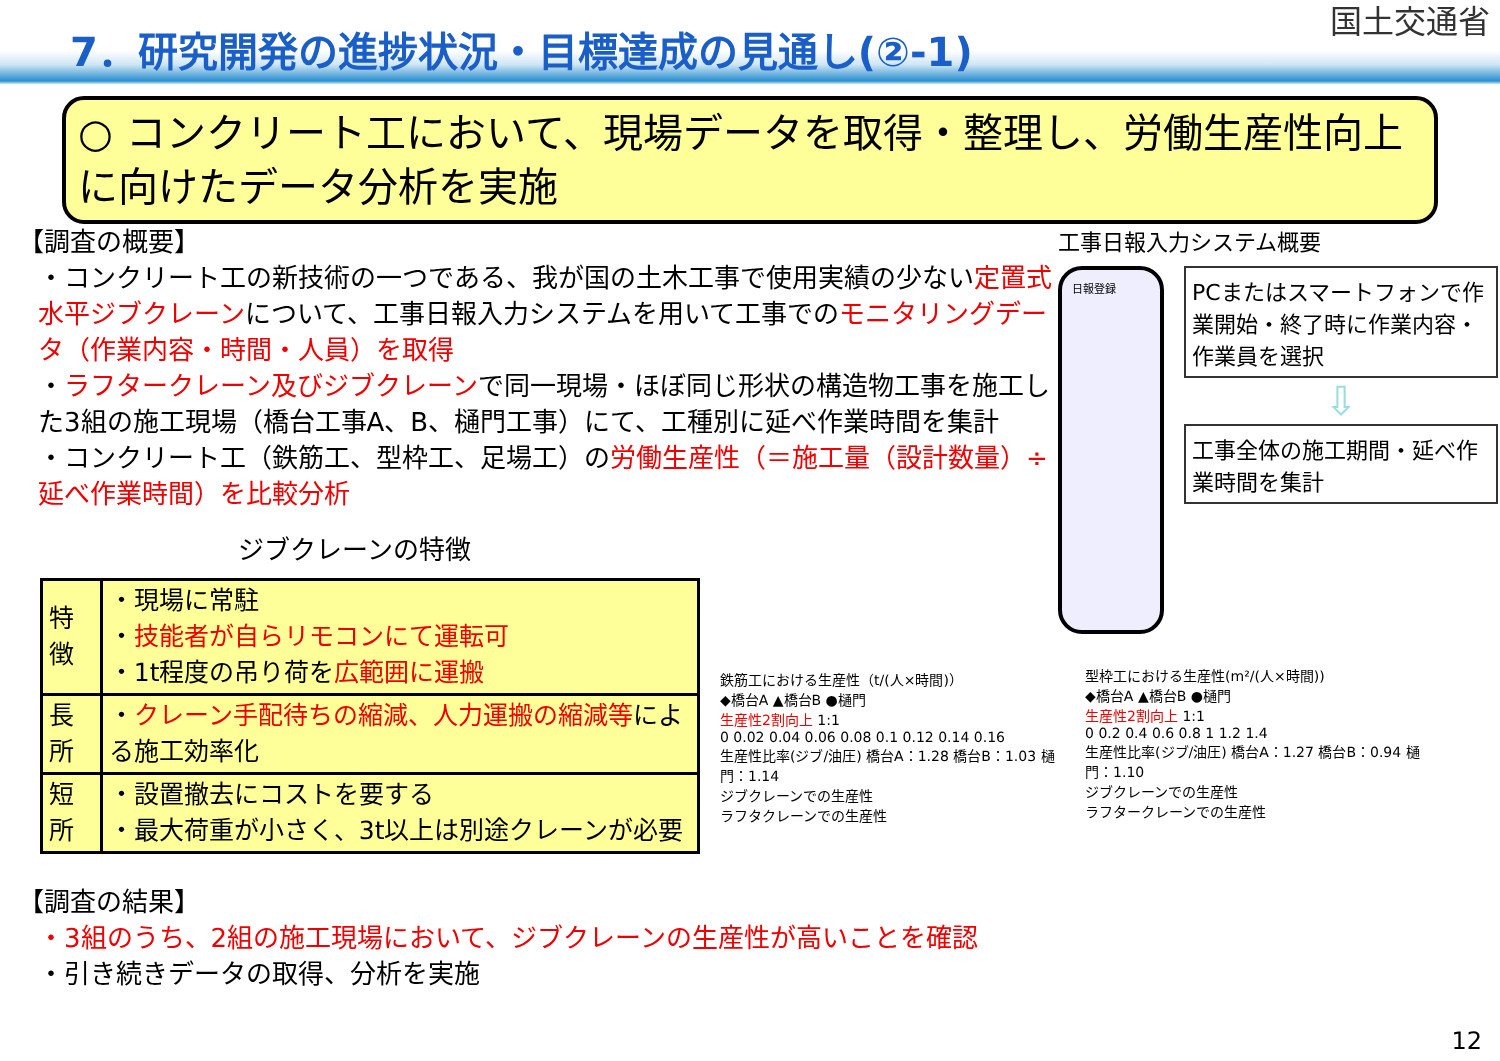7．研究開発の進捗状況・目標達成の見通し(②-1)
国土交通省
○ コンクリート工において、現場データを取得・整理し、労働生産性向上に向けたデータ分析を実施
【調査の概要】
・コンクリート工の新技術の一つである、我が国の土木工事で使用実績の少ない定置式水平ジブクレーンについて、工事日報入力システムを用いて工事でのモニタリングデータ（作業内容・時間・人員）を取得
・ラフタークレーン及びジブクレーンで同一現場・ほぼ同じ形状の構造物工事を施工した3組の施工現場（橋台工事A、B、樋門工事）にて、工種別に延べ作業時間を集計
・コンクリート工（鉄筋工、型枠工、足場工）の労働生産性（＝施工量（設計数量）÷延べ作業時間）を比較分析
ジブクレーンの特徴
| 特徴 | ・現場に常駐 ・ 技能者が自らリモコンにて運転可 ・1t程度の吊り荷を 広範囲に運搬 |
| 長所 | ・ クレーン手配待ちの縮減、人力運搬の縮減等 による施工効率化 |
| 短所 | ・設置撤去にコストを要する ・最大荷重が小さく、3t以上は別途クレーンが必要 |
【調査の結果】
・3組のうち、2組の施工現場において、ジブクレーンの生産性が高いことを確認
・引き続きデータの取得、分析を実施
工事日報入力システム概要
日報登録
PCまたはスマートフォンで作業開始・終了時に作業内容・作業員を選択
⇩
工事全体の施工期間・延べ作業時間を集計
鉄筋工における生産性（t/(人×時間)）
◆橋台A ▲橋台B ●樋門
生産性2割向上 1:1
0 0.02 0.04 0.06 0.08 0.1 0.12 0.14 0.16
生産性比率(ジブ/油圧) 橋台A：1.28 橋台B：1.03 樋門：1.14
ジブクレーンでの生産性
ラフタクレーンでの生産性
型枠工における生産性(m²/(人×時間))
◆橋台A ▲橋台B ●樋門
生産性2割向上 1:1
0 0.2 0.4 0.6 0.8 1 1.2 1.4
生産性比率(ジブ/油圧) 橋台A：1.27 橋台B：0.94 樋門：1.10
ジブクレーンでの生産性
ラフタークレーンでの生産性
12